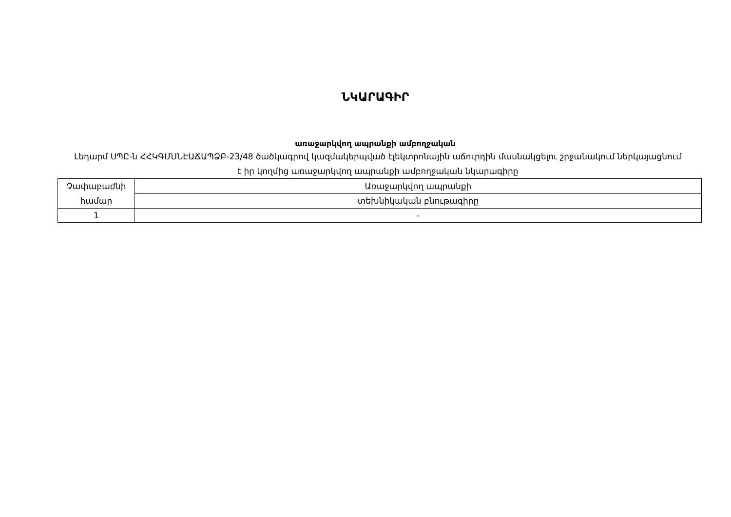ՆԿԱՐԱԳԻՐ
առաջարկվող ապրանքի ամբողջական
Լեդարմ ՍՊԸ-ն ՀՀԿԳՄՍՆԷԱՃԱՊՁԲ-23/48 ծածկագրով կազմակերպված էլեկտրոնային աճուրդին մասնակցելու շրջանակում ներկայացնում է իր կողմից առաջարկվող ապրանքի ամբողջական նկարագիրը
| Չափաբաժնի համար | Առաջարկվող ապրանքի |
| | տեխնիկական բնութագիրը |
| 1 | - |